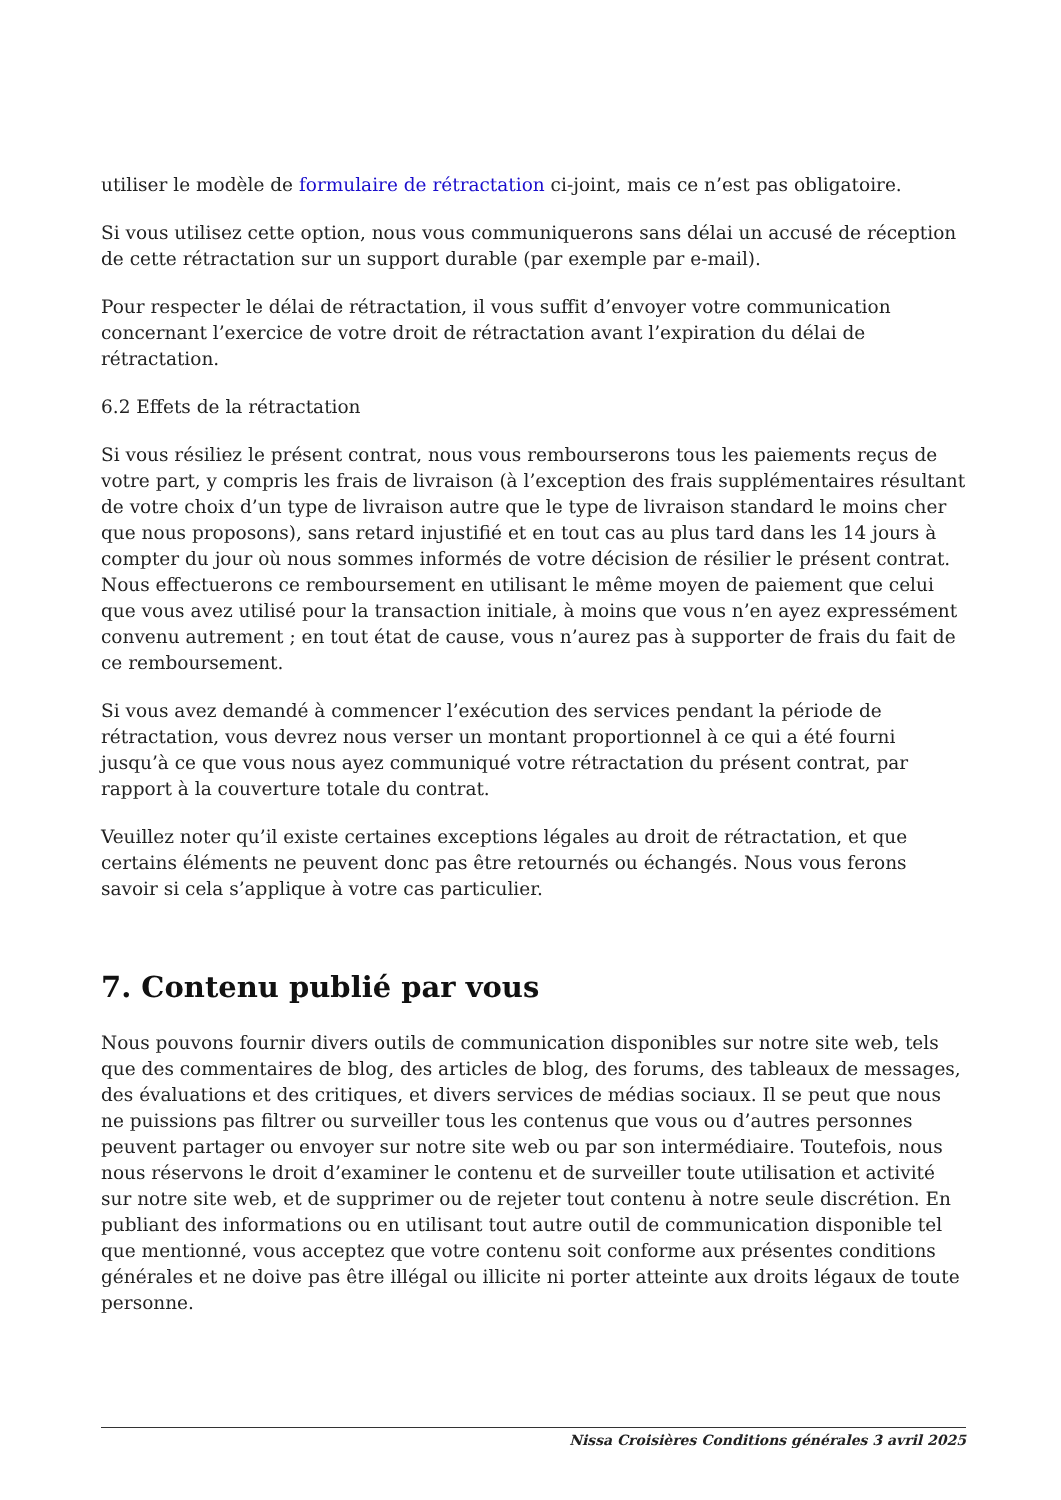utiliser le modèle de formulaire de rétractation ci-joint, mais ce n’est pas obligatoire.
Si vous utilisez cette option, nous vous communiquerons sans délai un accusé de réception de cette rétractation sur un support durable (par exemple par e-mail).
Pour respecter le délai de rétractation, il vous suffit d’envoyer votre communication concernant l’exercice de votre droit de rétractation avant l’expiration du délai de rétractation.
6.2 Effets de la rétractation
Si vous résiliez le présent contrat, nous vous rembourserons tous les paiements reçus de votre part, y compris les frais de livraison (à l’exception des frais supplémentaires résultant de votre choix d’un type de livraison autre que le type de livraison standard le moins cher que nous proposons), sans retard injustifié et en tout cas au plus tard dans les 14 jours à compter du jour où nous sommes informés de votre décision de résilier le présent contrat. Nous effectuerons ce remboursement en utilisant le même moyen de paiement que celui que vous avez utilisé pour la transaction initiale, à moins que vous n’en ayez expressément convenu autrement ; en tout état de cause, vous n’aurez pas à supporter de frais du fait de ce remboursement.
Si vous avez demandé à commencer l’exécution des services pendant la période de rétractation, vous devrez nous verser un montant proportionnel à ce qui a été fourni jusqu’à ce que vous nous ayez communiqué votre rétractation du présent contrat, par rapport à la couverture totale du contrat.
Veuillez noter qu’il existe certaines exceptions légales au droit de rétractation, et que certains éléments ne peuvent donc pas être retournés ou échangés. Nous vous ferons savoir si cela s’applique à votre cas particulier.
7. Contenu publié par vous
Nous pouvons fournir divers outils de communication disponibles sur notre site web, tels que des commentaires de blog, des articles de blog, des forums, des tableaux de messages, des évaluations et des critiques, et divers services de médias sociaux. Il se peut que nous ne puissions pas filtrer ou surveiller tous les contenus que vous ou d’autres personnes peuvent partager ou envoyer sur notre site web ou par son intermédiaire. Toutefois, nous nous réservons le droit d’examiner le contenu et de surveiller toute utilisation et activité sur notre site web, et de supprimer ou de rejeter tout contenu à notre seule discrétion. En publiant des informations ou en utilisant tout autre outil de communication disponible tel que mentionné, vous acceptez que votre contenu soit conforme aux présentes conditions générales et ne doive pas être illégal ou illicite ni porter atteinte aux droits légaux de toute personne.
Nissa Croisières Conditions générales 3 avril 2025